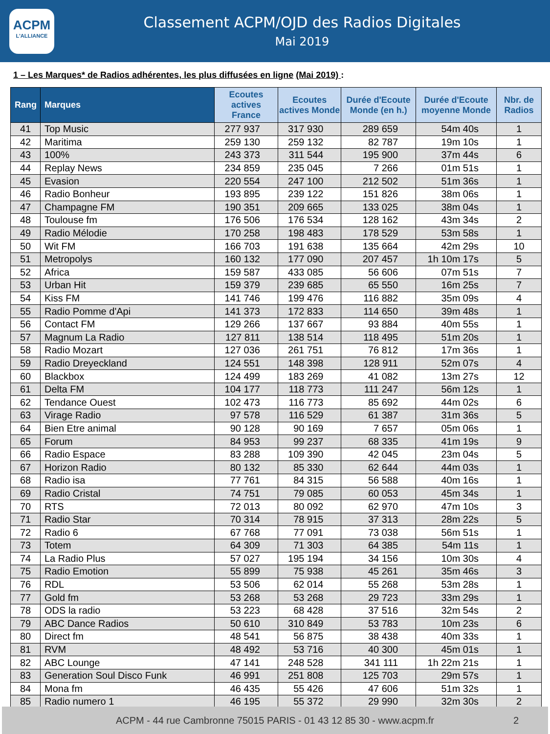ACPM
L'ALLIANCE
Classement ACPM/OJD des Radios Digitales
Mai 2019
1 – Les Marques* de Radios adhérentes, les plus diffusées en ligne (Mai 2019) :
| Rang | Marques | Ecoutes actives France | Ecoutes actives Monde | Durée d'Ecoute Monde (en h.) | Durée d'Ecoute moyenne Monde | Nbr. de Radios |
| --- | --- | --- | --- | --- | --- | --- |
| 41 | Top Music | 277 937 | 317 930 | 289 659 | 54m 40s | 1 |
| 42 | Maritima | 259 130 | 259 132 | 82 787 | 19m 10s | 1 |
| 43 | 100% | 243 373 | 311 544 | 195 900 | 37m 44s | 6 |
| 44 | Replay News | 234 859 | 235 045 | 7 266 | 01m 51s | 1 |
| 45 | Evasion | 220 554 | 247 100 | 212 502 | 51m 36s | 1 |
| 46 | Radio Bonheur | 193 895 | 239 122 | 151 826 | 38m 06s | 1 |
| 47 | Champagne FM | 190 351 | 209 665 | 133 025 | 38m 04s | 1 |
| 48 | Toulouse fm | 176 506 | 176 534 | 128 162 | 43m 34s | 2 |
| 49 | Radio Mélodie | 170 258 | 198 483 | 178 529 | 53m 58s | 1 |
| 50 | Wit FM | 166 703 | 191 638 | 135 664 | 42m 29s | 10 |
| 51 | Metropolys | 160 132 | 177 090 | 207 457 | 1h 10m 17s | 5 |
| 52 | Africa | 159 587 | 433 085 | 56 606 | 07m 51s | 7 |
| 53 | Urban Hit | 159 379 | 239 685 | 65 550 | 16m 25s | 7 |
| 54 | Kiss FM | 141 746 | 199 476 | 116 882 | 35m 09s | 4 |
| 55 | Radio Pomme d'Api | 141 373 | 172 833 | 114 650 | 39m 48s | 1 |
| 56 | Contact FM | 129 266 | 137 667 | 93 884 | 40m 55s | 1 |
| 57 | Magnum La Radio | 127 811 | 138 514 | 118 495 | 51m 20s | 1 |
| 58 | Radio Mozart | 127 036 | 261 751 | 76 812 | 17m 36s | 1 |
| 59 | Radio Dreyeckland | 124 551 | 148 398 | 128 911 | 52m 07s | 4 |
| 60 | Blackbox | 124 499 | 183 269 | 41 082 | 13m 27s | 12 |
| 61 | Delta FM | 104 177 | 118 773 | 111 247 | 56m 12s | 1 |
| 62 | Tendance Ouest | 102 473 | 116 773 | 85 692 | 44m 02s | 6 |
| 63 | Virage Radio | 97 578 | 116 529 | 61 387 | 31m 36s | 5 |
| 64 | Bien Etre animal | 90 128 | 90 169 | 7 657 | 05m 06s | 1 |
| 65 | Forum | 84 953 | 99 237 | 68 335 | 41m 19s | 9 |
| 66 | Radio Espace | 83 288 | 109 390 | 42 045 | 23m 04s | 5 |
| 67 | Horizon Radio | 80 132 | 85 330 | 62 644 | 44m 03s | 1 |
| 68 | Radio isa | 77 761 | 84 315 | 56 588 | 40m 16s | 1 |
| 69 | Radio Cristal | 74 751 | 79 085 | 60 053 | 45m 34s | 1 |
| 70 | RTS | 72 013 | 80 092 | 62 970 | 47m 10s | 3 |
| 71 | Radio Star | 70 314 | 78 915 | 37 313 | 28m 22s | 5 |
| 72 | Radio 6 | 67 768 | 77 091 | 73 038 | 56m 51s | 1 |
| 73 | Totem | 64 309 | 71 303 | 64 385 | 54m 11s | 1 |
| 74 | La Radio Plus | 57 027 | 195 194 | 34 156 | 10m 30s | 4 |
| 75 | Radio Emotion | 55 899 | 75 938 | 45 261 | 35m 46s | 3 |
| 76 | RDL | 53 506 | 62 014 | 55 268 | 53m 28s | 1 |
| 77 | Gold fm | 53 268 | 53 268 | 29 723 | 33m 29s | 1 |
| 78 | ODS la radio | 53 223 | 68 428 | 37 516 | 32m 54s | 2 |
| 79 | ABC Dance Radios | 50 610 | 310 849 | 53 783 | 10m 23s | 6 |
| 80 | Direct fm | 48 541 | 56 875 | 38 438 | 40m 33s | 1 |
| 81 | RVM | 48 492 | 53 716 | 40 300 | 45m 01s | 1 |
| 82 | ABC Lounge | 47 141 | 248 528 | 341 111 | 1h 22m 21s | 1 |
| 83 | Generation Soul Disco Funk | 46 991 | 251 808 | 125 703 | 29m 57s | 1 |
| 84 | Mona fm | 46 435 | 55 426 | 47 606 | 51m 32s | 1 |
| 85 | Radio numero 1 | 46 195 | 55 372 | 29 990 | 32m 30s | 2 |
ACPM - 44 rue Cambronne 75015 PARIS - 01 43 12 85 30 - www.acpm.fr 2